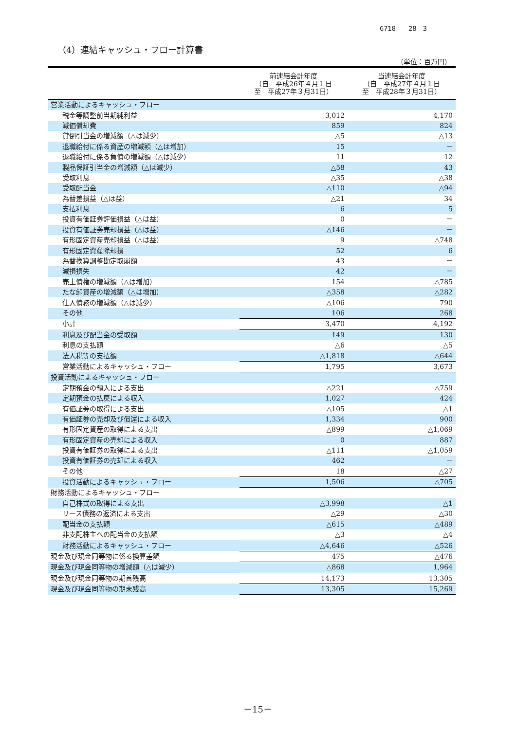6718　　28　3
（4）連結キャッシュ・フロー計算書
（単位：百万円）
| | 前連結会計年度 （自 平成26年４月１日 至 平成27年３月31日） | 当連結会計年度 （自 平成27年４月１日 至 平成28年３月31日） |
| --- | --- | --- |
| 営業活動によるキャッシュ・フロー | | |
| 税金等調整前当期純利益 | 3,012 | 4,170 |
| 減価償却費 | 859 | 824 |
| 貸倒引当金の増減額（△は減少） | △5 | △13 |
| 退職給付に係る資産の増減額（△は増加） | 15 | － |
| 退職給付に係る負債の増減額（△は減少） | 11 | 12 |
| 製品保証引当金の増減額（△は減少） | △58 | 43 |
| 受取利息 | △35 | △38 |
| 受取配当金 | △110 | △94 |
| 為替差損益（△は益） | △21 | 34 |
| 支払利息 | 6 | 5 |
| 投資有価証券評価損益（△は益） | 0 | － |
| 投資有価証券売却損益（△は益） | △146 | － |
| 有形固定資産売却損益（△は益） | 9 | △748 |
| 有形固定資産除却損 | 52 | 6 |
| 為替換算調整勘定取崩額 | 43 | － |
| 減損損失 | 42 | － |
| 売上債権の増減額（△は増加） | 154 | △785 |
| たな卸資産の増減額（△は増加） | △358 | △282 |
| 仕入債務の増減額（△は減少） | △106 | 790 |
| その他 | 106 | 268 |
| 小計 | 3,470 | 4,192 |
| 利息及び配当金の受取額 | 149 | 130 |
| 利息の支払額 | △6 | △5 |
| 法人税等の支払額 | △1,818 | △644 |
| 営業活動によるキャッシュ・フロー | 1,795 | 3,673 |
| 投資活動によるキャッシュ・フロー | | |
| 定期預金の預入による支出 | △221 | △759 |
| 定期預金の払戻による収入 | 1,027 | 424 |
| 有価証券の取得による支出 | △105 | △1 |
| 有価証券の売却及び償還による収入 | 1,334 | 900 |
| 有形固定資産の取得による支出 | △899 | △1,069 |
| 有形固定資産の売却による収入 | 0 | 887 |
| 投資有価証券の取得による支出 | △111 | △1,059 |
| 投資有価証券の売却による収入 | 462 | － |
| その他 | 18 | △27 |
| 投資活動によるキャッシュ・フロー | 1,506 | △705 |
| 財務活動によるキャッシュ・フロー | | |
| 自己株式の取得による支出 | △3,998 | △1 |
| リース債務の返済による支出 | △29 | △30 |
| 配当金の支払額 | △615 | △489 |
| 非支配株主への配当金の支払額 | △3 | △4 |
| 財務活動によるキャッシュ・フロー | △4,646 | △526 |
| 現金及び現金同等物に係る換算差額 | 475 | △476 |
| 現金及び現金同等物の増減額（△は減少） | △868 | 1,964 |
| 現金及び現金同等物の期首残高 | 14,173 | 13,305 |
| 現金及び現金同等物の期末残高 | 13,305 | 15,269 |
－15－